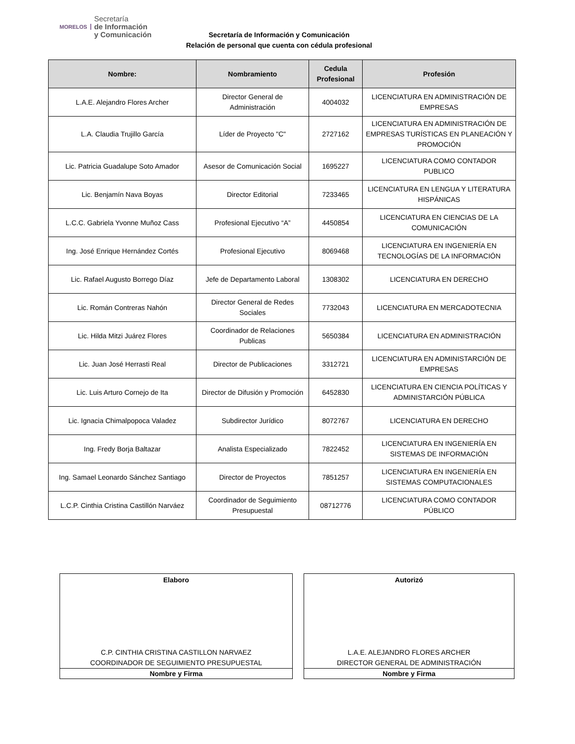MORELOS Secretaría
de Información
y Comunicación
Secretaría de Información y Comunicación
Relación de personal que cuenta con cédula profesional
| Nombre: | Nombramiento | Cedula Profesional | Profesión |
| --- | --- | --- | --- |
| L.A.E. Alejandro Flores Archer | Director General de Administración | 4004032 | LICENCIATURA EN ADMINISTRACIÓN DE EMPRESAS |
| L.A. Claudia Trujillo García | Líder de Proyecto "C" | 2727162 | LICENCIATURA EN ADMINISTRACIÓN DE EMPRESAS TURÍSTICAS EN PLANEACIÓN Y PROMOCIÓN |
| Lic. Patricia Guadalupe Soto Amador | Asesor de Comunicación Social | 1695227 | LICENCIATURA COMO CONTADOR PUBLICO |
| Lic. Benjamín Nava Boyas | Director Editorial | 7233465 | LICENCIATURA EN LENGUA Y LITERATURA HISPÁNICAS |
| L.C.C. Gabriela Yvonne Muñoz Cass | Profesional Ejecutivo “A” | 4450854 | LICENCIATURA EN CIENCIAS DE LA COMUNICACIÓN |
| Ing. José Enrique Hernández Cortés | Profesional Ejecutivo | 8069468 | LICENCIATURA EN INGENIERÍA EN TECNOLOGÍAS DE LA INFORMACIÓN |
| Lic. Rafael Augusto Borrego Díaz | Jefe de Departamento Laboral | 1308302 | LICENCIATURA EN DERECHO |
| Lic. Román Contreras Nahón | Director General de Redes Sociales | 7732043 | LICENCIATURA EN MERCADOTECNIA |
| Lic. Hilda Mitzi Juárez Flores | Coordinador de Relaciones Publicas | 5650384 | LICENCIATURA EN ADMINISTRACIÓN |
| Lic. Juan José Herrasti Real | Director de Publicaciones | 3312721 | LICENCIATURA EN ADMINISTARCIÓN DE EMPRESAS |
| Lic. Luis Arturo Cornejo de Ita | Director de Difusión y Promoción | 6452830 | LICENCIATURA EN CIENCIA POLÍTICAS Y ADMINISTARCIÓN PÚBLICA |
| Lic. Ignacia Chimalpopoca Valadez | Subdirector Jurídico | 8072767 | LICENCIATURA EN DERECHO |
| Ing. Fredy Borja Baltazar | Analista Especializado | 7822452 | LICENCIATURA EN INGENIERÍA EN SISTEMAS DE INFORMACIÓN |
| Ing. Samael Leonardo Sánchez Santiago | Director de Proyectos | 7851257 | LICENCIATURA EN INGENIERÍA EN SISTEMAS COMPUTACIONALES |
| L.C.P. Cinthia Cristina Castillón Narváez | Coordinador de Seguimiento Presupuestal | 08712776 | LICENCIATURA COMO CONTADOR PÚBLICO |
Elaboro
C.P. CINTHIA CRISTINA CASTILLON NARVAEZ
COORDINADOR DE SEGUIMIENTO PRESUPUESTAL
Nombre y Firma
Autorizó
L.A.E. ALEJANDRO FLORES ARCHER
DIRECTOR GENERAL DE ADMINISTRACIÓN
Nombre y Firma